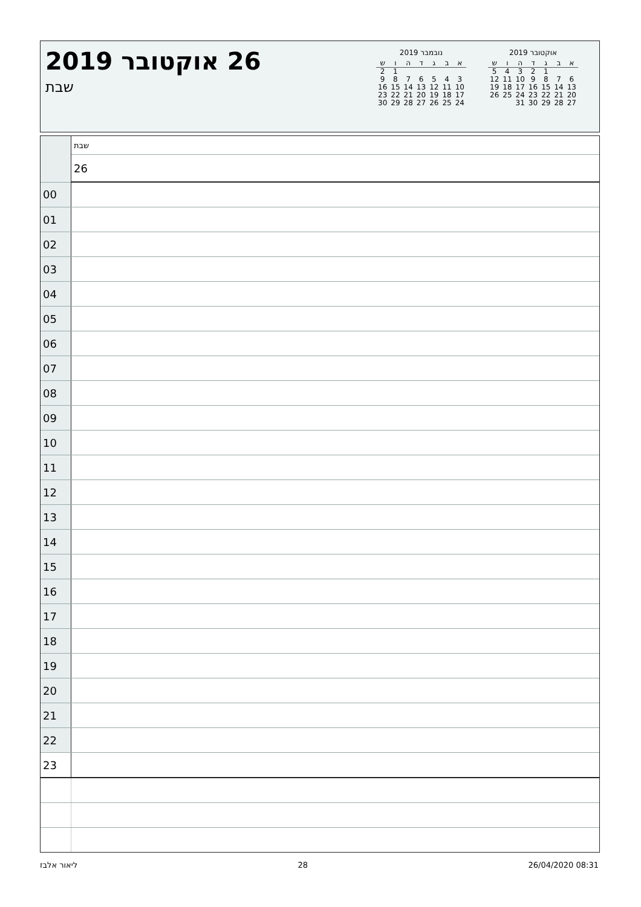26 אוקטובר 2019
שבת
נובמבר 2019
| א | ב | ג | ד | ה | ו | ש |
| --- | --- | --- | --- | --- | --- | --- |
| | | | | | 1 | 2 |
| 3 | 4 | 5 | 6 | 7 | 8 | 9 |
| 10 | 11 | 12 | 13 | 14 | 15 | 16 |
| 17 | 18 | 19 | 20 | 21 | 22 | 23 |
| 24 | 25 | 26 | 27 | 28 | 29 | 30 |
אוקטובר 2019
| א | ב | ג | ד | ה | ו | ש |
| --- | --- | --- | --- | --- | --- | --- |
| | | 1 | 2 | 3 | 4 | 5 |
| 6 | 7 | 8 | 9 | 10 | 11 | 12 |
| 13 | 14 | 15 | 16 | 17 | 18 | 19 |
| 20 | 21 | 22 | 23 | 24 | 25 | 26 |
| 27 | 28 | 29 | 30 | 31 | | |
| | שבת |
| | 26 |
| 00 | |
| 01 | |
| 02 | |
| 03 | |
| 04 | |
| 05 | |
| 06 | |
| 07 | |
| 08 | |
| 09 | |
| 10 | |
| 11 | |
| 12 | |
| 13 | |
| 14 | |
| 15 | |
| 16 | |
| 17 | |
| 18 | |
| 19 | |
| 20 | |
| 21 | |
| 22 | |
| 23 | |
ליאור אלבז 28 26/04/2020 08:31